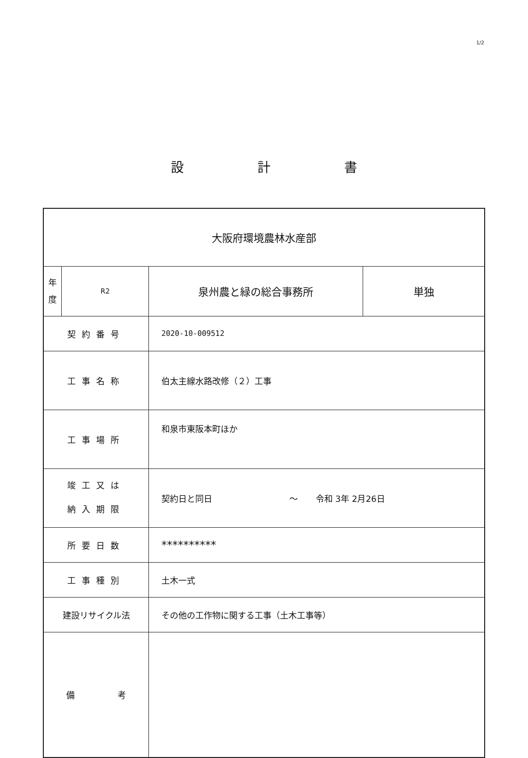1/2
設 計 書
| 大阪府環境農林水産部 | | | |
| 年 度 | R2 | 泉州農と緑の総合事務所 | 単独 |
| 契約番号 | | 2020-10-009512 | |
| 工事名称 | | 伯太主線水路改修（２）工事 | |
| 工事場所 | | 和泉市東阪本町ほか | |
| 竣工又は 納入期限 | | 契約日と同日 ～ 令和 3年 2月26日 | |
| 所要日数 | | ********** | |
| 工事種別 | | 土木一式 | |
| 建設リサイクル法 | | その他の工作物に関する工事（土木工事等） | |
| 備 考 | | | |